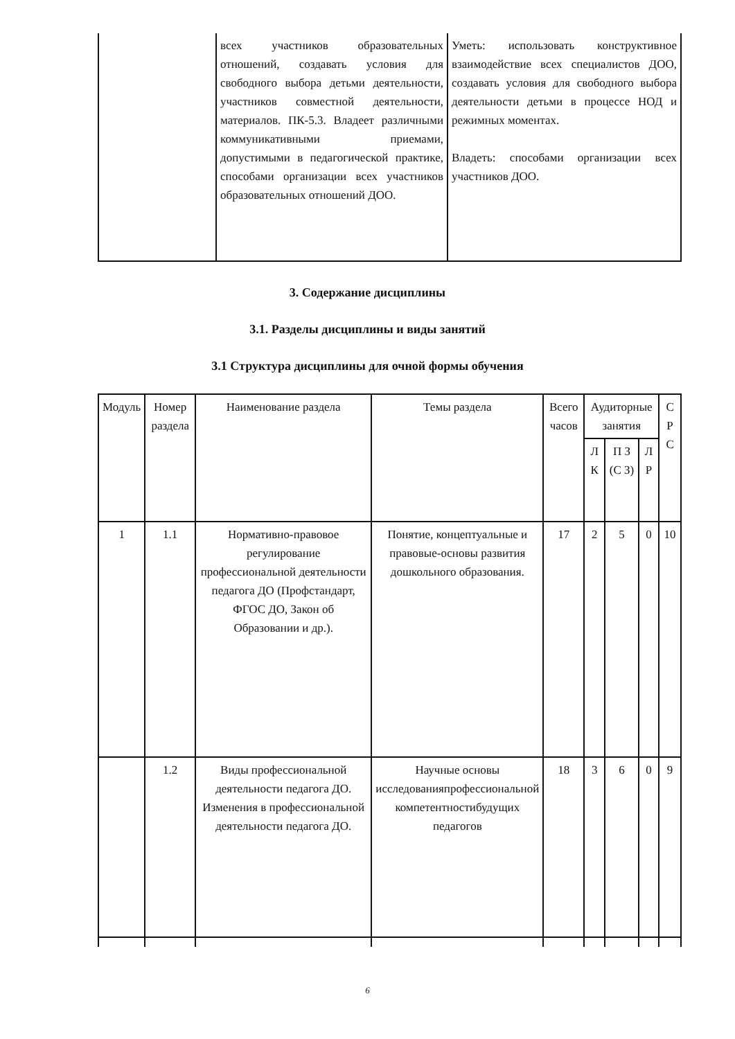| | всех участников образовательных отношений, создавать условия для свободного выбора детьми деятельности, участников совместной деятельности, материалов. ПК-5.3. Владеет различными коммуникативными приемами, допустимыми в педагогической практике, способами организации всех участников образовательных отношений ДОО. | Уметь: использовать конструктивное взаимодействие всех специалистов ДОО, создавать условия для свободного выбора деятельности детьми в процессе НОД и режимных моментах. Владеть: способами организации всех участников ДОО. |
3. Содержание дисциплины
3.1. Разделы дисциплины и виды занятий
3.1 Структура дисциплины для очной формы обучения
| Модуль | Номер раздела | Наименование раздела | Темы раздела | Всего часов | Аудиторные занятия | | | С Р С |
| --- | --- | --- | --- | --- | --- | --- | --- | --- |
| | | | | | Л К | П З (С З) | Л Р | |
| 1 | 1.1 | Нормативно-правовое регулирование профессиональной деятельности педагога ДО (Профстандарт, ФГОС ДО, Закон об Образовании и др.). | Понятие, концептуальные и правовые-основы развития дошкольного образования. | 17 | 2 | 5 | 0 | 10 |
| | 1.2 | Виды профессиональной деятельности педагога ДО. Изменения в профессиональной деятельности педагога ДО. | Научные основы исследованияпрофессиональной компетентностибудущих педагогов | 18 | 3 | 6 | 0 | 9 |
6